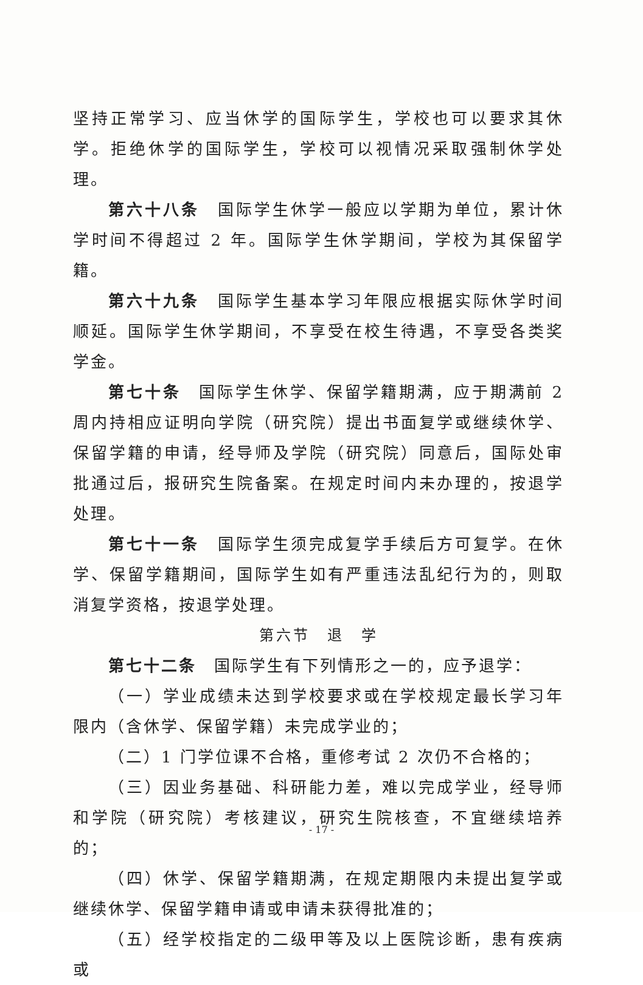坚持正常学习、应当休学的国际学生，学校也可以要求其休学。拒绝休学的国际学生，学校可以视情况采取强制休学处理。
第六十八条　国际学生休学一般应以学期为单位，累计休学时间不得超过 2 年。国际学生休学期间，学校为其保留学籍。
第六十九条　国际学生基本学习年限应根据实际休学时间顺延。国际学生休学期间，不享受在校生待遇，不享受各类奖学金。
第七十条　国际学生休学、保留学籍期满，应于期满前 2 周内持相应证明向学院（研究院）提出书面复学或继续休学、保留学籍的申请，经导师及学院（研究院）同意后，国际处审批通过后，报研究生院备案。在规定时间内未办理的，按退学处理。
第七十一条　国际学生须完成复学手续后方可复学。在休学、保留学籍期间，国际学生如有严重违法乱纪行为的，则取消复学资格，按退学处理。
第六节　退　学
第七十二条　国际学生有下列情形之一的，应予退学：
（一）学业成绩未达到学校要求或在学校规定最长学习年限内（含休学、保留学籍）未完成学业的；
（二）1 门学位课不合格，重修考试 2 次仍不合格的；
（三）因业务基础、科研能力差，难以完成学业，经导师和学院（研究院）考核建议，研究生院核查，不宜继续培养的；
（四）休学、保留学籍期满，在规定期限内未提出复学或继续休学、保留学籍申请或申请未获得批准的；
（五）经学校指定的二级甲等及以上医院诊断，患有疾病或
- 17 -